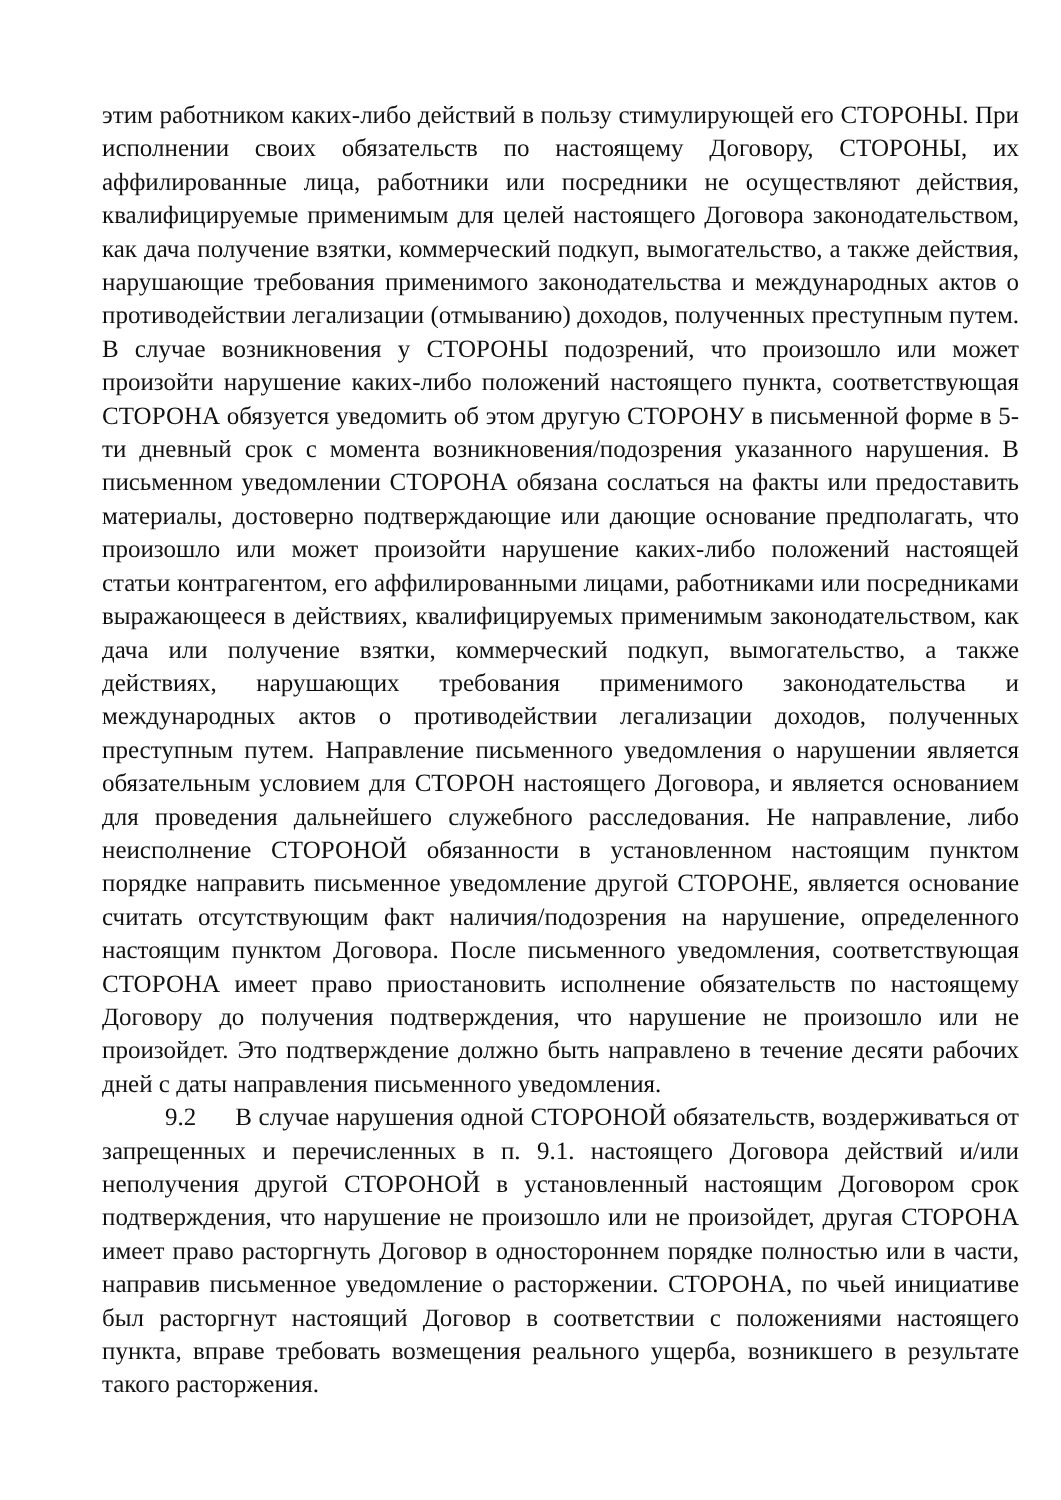этим работником каких-либо действий в пользу стимулирующей его СТОРОНЫ. При исполнении своих обязательств по настоящему Договору, СТОРОНЫ, их аффилированные лица, работники или посредники не осуществляют действия, квалифицируемые применимым для целей настоящего Договора законодательством, как дача получение взятки, коммерческий подкуп, вымогательство, а также действия, нарушающие требования применимого законодательства и международных актов о противодействии легализации (отмыванию) доходов, полученных преступным путем. В случае возникновения у СТОРОНЫ подозрений, что произошло или может произойти нарушение каких-либо положений настоящего пункта, соответствующая СТОРОНА обязуется уведомить об этом другую СТОРОНУ в письменной форме в 5-ти дневный срок с момента возникновения/подозрения указанного нарушения. В письменном уведомлении СТОРОНА обязана сослаться на факты или предоставить материалы, достоверно подтверждающие или дающие основание предполагать, что произошло или может произойти нарушение каких-либо положений настоящей статьи контрагентом, его аффилированными лицами, работниками или посредниками выражающееся в действиях, квалифицируемых применимым законодательством, как дача или получение взятки, коммерческий подкуп, вымогательство, а также действиях, нарушающих требования применимого законодательства и международных актов о противодействии легализации доходов, полученных преступным путем. Направление письменного уведомления о нарушении является обязательным условием для СТОРОН настоящего Договора, и является основанием для проведения дальнейшего служебного расследования. Не направление, либо неисполнение СТОРОНОЙ обязанности в установленном настоящим пунктом порядке направить письменное уведомление другой СТОРОНЕ, является основание считать отсутствующим факт наличия/подозрения на нарушение, определенного настоящим пунктом Договора. После письменного уведомления, соответствующая СТОРОНА имеет право приостановить исполнение обязательств по настоящему Договору до получения подтверждения, что нарушение не произошло или не произойдет. Это подтверждение должно быть направлено в течение десяти рабочих дней с даты направления письменного уведомления.
9.2 В случае нарушения одной СТОРОНОЙ обязательств, воздерживаться от запрещенных и перечисленных в п. 9.1. настоящего Договора действий и/или неполучения другой СТОРОНОЙ в установленный настоящим Договором срок подтверждения, что нарушение не произошло или не произойдет, другая СТОРОНА имеет право расторгнуть Договор в одностороннем порядке полностью или в части, направив письменное уведомление о расторжении. СТОРОНА, по чьей инициативе был расторгнут настоящий Договор в соответствии с положениями настоящего пункта, вправе требовать возмещения реального ущерба, возникшего в результате такого расторжения.